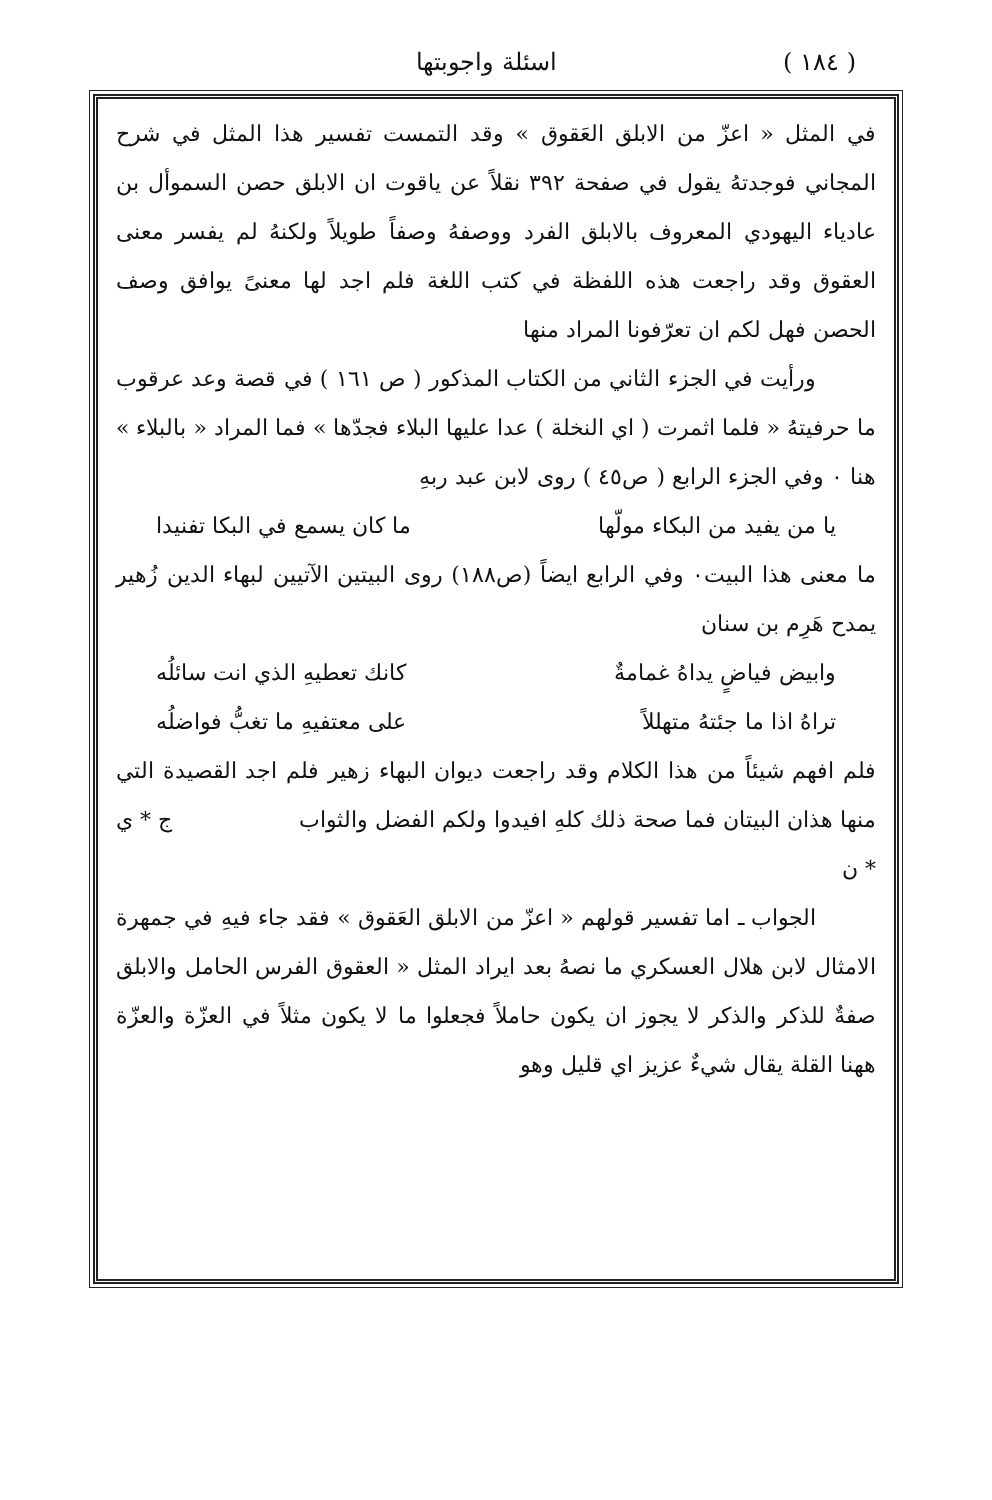( ١٨٤ ) اسئلة واجوبتها
في المثل « اعزّ من الابلق العَقوق » وقد التمست تفسير هذا المثل في شرح المجاني فوجدتهُ يقول في صفحة ٣٩٢ نقلاً عن ياقوت ان الابلق حصن السموأل بن عادياء اليهودي المعروف بالابلق الفرد ووصفهُ وصفاً طويلاً ولكنهُ لم يفسر معنى العقوق وقد راجعت هذه اللفظة في كتب اللغة فلم اجد لها معنىً يوافق وصف الحصن فهل لكم ان تعرّفونا المراد منها
ورأيت في الجزء الثاني من الكتاب المذكور ( ص ١٦١ ) في قصة وعد عرقوب ما حرفيتهُ « فلما اثمرت ( اي النخلة ) عدا عليها البلاء فجدّها » فما المراد « بالبلاء » هنا ٠ وفي الجزء الرابع ( ص٤٥ ) روى لابن عبد ربهِ
يا من يفيد من البكاء مولّها ما كان يسمع في البكا تفنيدا
ما معنى هذا البيت٠ وفي الرابع ايضاً (ص١٨٨) روى البيتين الآتيين لبهاء الدين زُهير يمدح هَرِم بن سنان
وابيض فياضٍ يداهُ غمامةٌ كانك تعطيهِ الذي انت سائلُه
تراهُ اذا ما جئتهُ متهللاً على معتفيهِ ما تغبُّ فواضلُه
فلم افهم شيئاً من هذا الكلام وقد راجعت ديوان البهاء زهير فلم اجد القصيدة التي منها هذان البيتان فما صحة ذلك كلهِ افيدوا ولكم الفضل والثواب ج * ي * ن
الجواب ـ اما تفسير قولهم « اعزّ من الابلق العَقوق » فقد جاء فيهِ في جمهرة الامثال لابن هلال العسكري ما نصهُ بعد ايراد المثل « العقوق الفرس الحامل والابلق صفةٌ للذكر والذكر لا يجوز ان يكون حاملاً فجعلوا ما لا يكون مثلاً في العزّة والعزّة ههنا القلة يقال شيءٌ عزيز اي قليل وهو